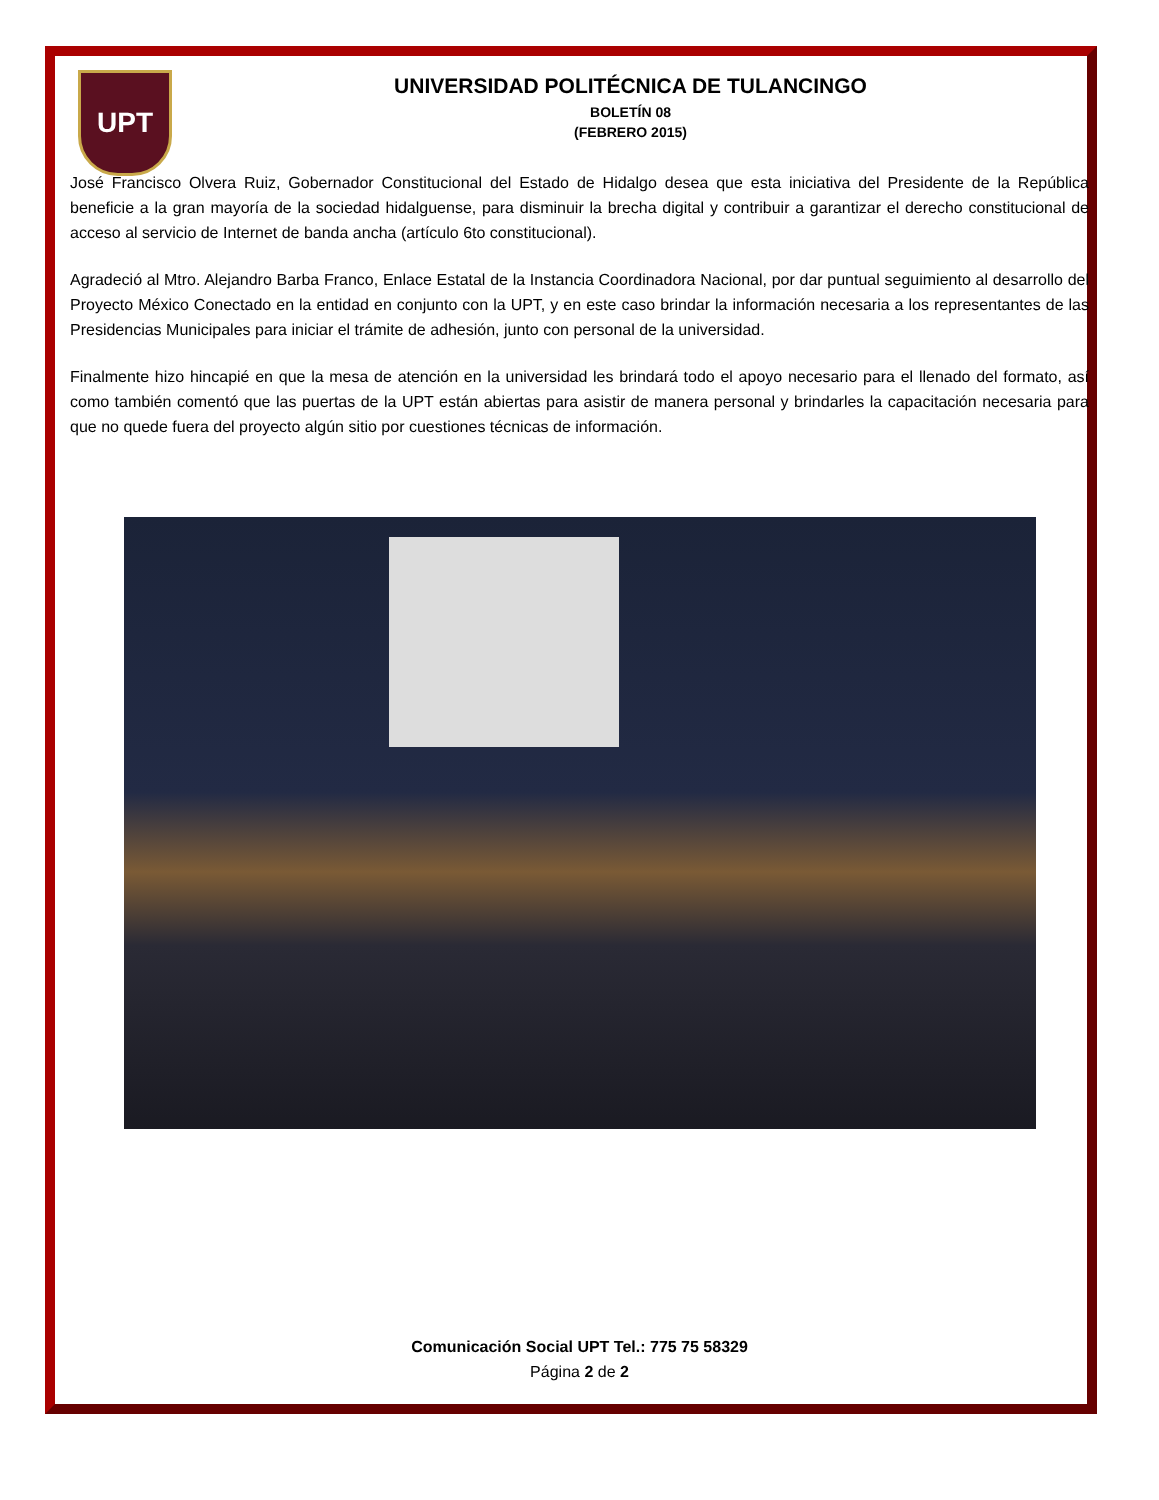UPT
UNIVERSIDAD POLITÉCNICA DE TULANCINGO
BOLETÍN 08
(FEBRERO 2015)
José Francisco Olvera Ruiz, Gobernador Constitucional del Estado de Hidalgo desea que esta iniciativa del Presidente de la República beneficie a la gran mayoría de la sociedad hidalguense, para disminuir la brecha digital y contribuir a garantizar el derecho constitucional de acceso al servicio de Internet de banda ancha (artículo 6to constitucional).
Agradeció al Mtro. Alejandro Barba Franco, Enlace Estatal de la Instancia Coordinadora Nacional, por dar puntual seguimiento al desarrollo del Proyecto México Conectado en la entidad en conjunto con la UPT, y en este caso brindar la información necesaria a los representantes de las Presidencias Municipales para iniciar el trámite de adhesión, junto con personal de la universidad.
Finalmente hizo hincapié en que la mesa de atención en la universidad les brindará todo el apoyo necesario para el llenado del formato, así como también comentó que las puertas de la UPT están abiertas para asistir de manera personal y brindarles la capacitación necesaria para que no quede fuera del proyecto algún sitio por cuestiones técnicas de información.
Comunicación Social UPT Tel.: 775 75 58329
Página 2 de 2